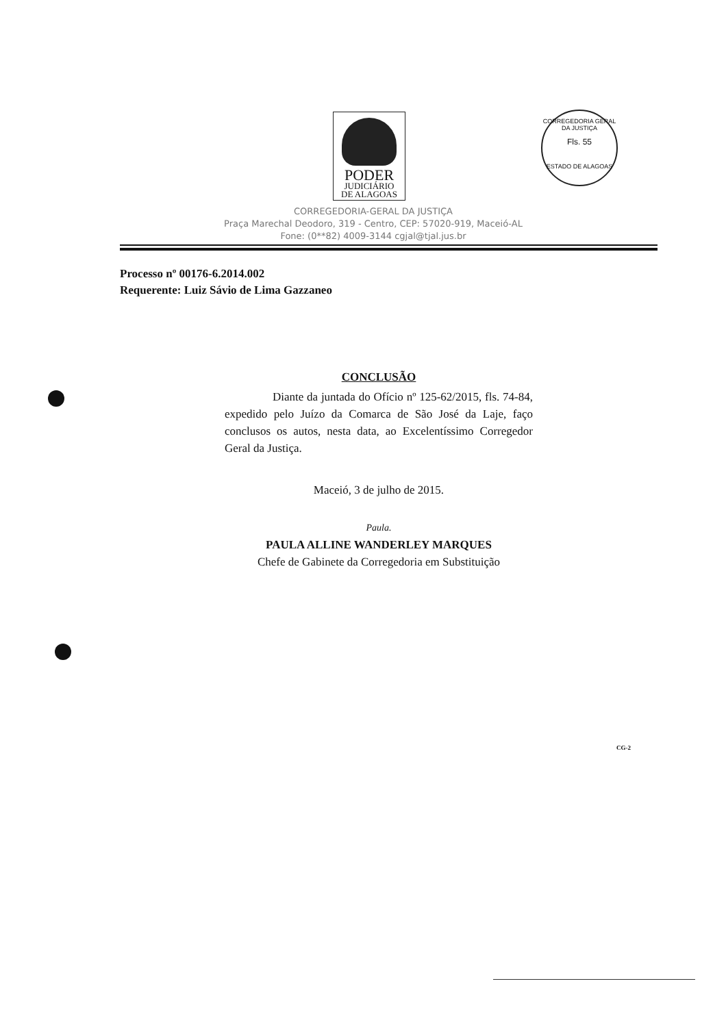PODER
JUDICIÁRIO
DE ALAGOAS
CORREGEDORIA GERAL DA JUSTIÇA
Fls. 55
ESTADO DE ALAGOAS
CORREGEDORIA-GERAL DA JUSTIÇA
Praça Marechal Deodoro, 319 - Centro, CEP: 57020-919, Maceió-AL
Fone: (0**82) 4009-3144 cgjal@tjal.jus.br
Processo nº 00176-6.2014.002
Requerente: Luiz Sávio de Lima Gazzaneo
CONCLUSÃO
Diante da juntada do Ofício nº 125-62/2015, fls. 74-84, expedido pelo Juízo da Comarca de São José da Laje, faço conclusos os autos, nesta data, ao Excelentíssimo Corregedor Geral da Justiça.
Maceió, 3 de julho de 2015.
Paula.
PAULA ALLINE WANDERLEY MARQUES
Chefe de Gabinete da Corregedoria em Substituição
CG-2